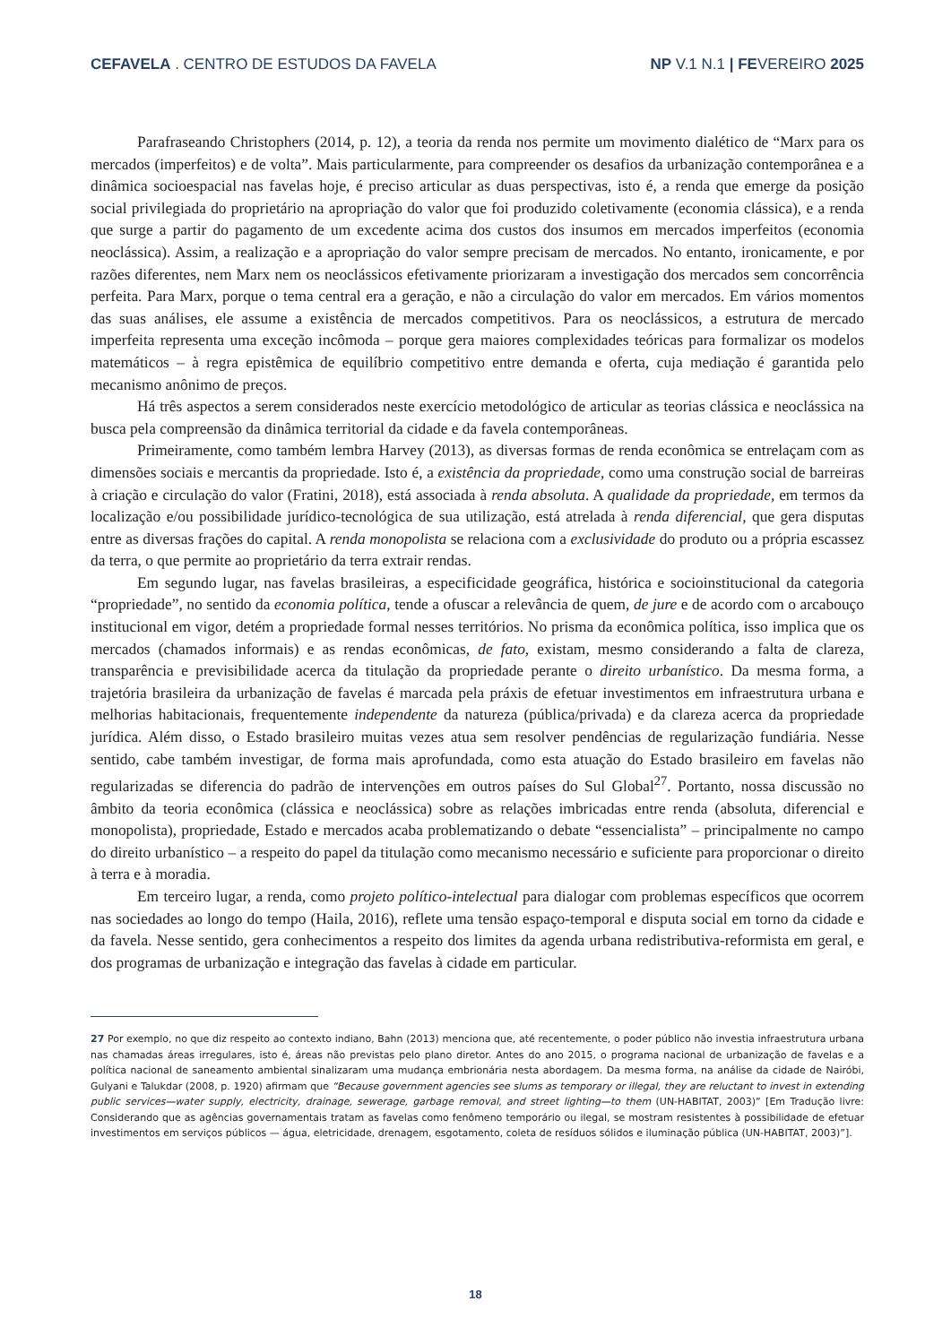CEFAVELA . CENTRO DE ESTUDOS DA FAVELA NP V.1 N.1 | FEVEREIRO 2025
Parafraseando Christophers (2014, p. 12), a teoria da renda nos permite um movimento dialético de “Marx para os mercados (imperfeitos) e de volta”. Mais particularmente, para compreender os desafios da urbanização contemporânea e a dinâmica socioespacial nas favelas hoje, é preciso articular as duas perspectivas, isto é, a renda que emerge da posição social privilegiada do proprietário na apropriação do valor que foi produzido coletivamente (economia clássica), e a renda que surge a partir do pagamento de um excedente acima dos custos dos insumos em mercados imperfeitos (economia neoclássica). Assim, a realização e a apropriação do valor sempre precisam de mercados. No entanto, ironicamente, e por razões diferentes, nem Marx nem os neoclássicos efetivamente priorizaram a investigação dos mercados sem concorrência perfeita. Para Marx, porque o tema central era a geração, e não a circulação do valor em mercados. Em vários momentos das suas análises, ele assume a existência de mercados competitivos. Para os neoclássicos, a estrutura de mercado imperfeita representa uma exceção incômoda – porque gera maiores complexidades teóricas para formalizar os modelos matemáticos – à regra epistêmica de equilíbrio competitivo entre demanda e oferta, cuja mediação é garantida pelo mecanismo anônimo de preços.
Há três aspectos a serem considerados neste exercício metodológico de articular as teorias clássica e neoclássica na busca pela compreensão da dinâmica territorial da cidade e da favela contemporâneas.
Primeiramente, como também lembra Harvey (2013), as diversas formas de renda econômica se entrelaçam com as dimensões sociais e mercantis da propriedade. Isto é, a existência da propriedade, como uma construção social de barreiras à criação e circulação do valor (Fratini, 2018), está associada à renda absoluta. A qualidade da propriedade, em termos da localização e/ou possibilidade jurídico-tecnológica de sua utilização, está atrelada à renda diferencial, que gera disputas entre as diversas frações do capital. A renda monopolista se relaciona com a exclusividade do produto ou a própria escassez da terra, o que permite ao proprietário da terra extrair rendas.
Em segundo lugar, nas favelas brasileiras, a especificidade geográfica, histórica e socioinstitucional da categoria “propriedade”, no sentido da economia política, tende a ofuscar a relevância de quem, de jure e de acordo com o arcabouço institucional em vigor, detém a propriedade formal nesses territórios. No prisma da econômica política, isso implica que os mercados (chamados informais) e as rendas econômicas, de fato, existam, mesmo considerando a falta de clareza, transparência e previsibilidade acerca da titulação da propriedade perante o direito urbanístico. Da mesma forma, a trajetória brasileira da urbanização de favelas é marcada pela práxis de efetuar investimentos em infraestrutura urbana e melhorias habitacionais, frequentemente independente da natureza (pública/privada) e da clareza acerca da propriedade jurídica. Além disso, o Estado brasileiro muitas vezes atua sem resolver pendências de regularização fundiária. Nesse sentido, cabe também investigar, de forma mais aprofundada, como esta atuação do Estado brasileiro em favelas não regularizadas se diferencia do padrão de intervenções em outros países do Sul Global<sup>27</sup>. Portanto, nossa discussão no âmbito da teoria econômica (clássica e neoclássica) sobre as relações imbricadas entre renda (absoluta, diferencial e monopolista), propriedade, Estado e mercados acaba problematizando o debate “essencialista” – principalmente no campo do direito urbanístico – a respeito do papel da titulação como mecanismo necessário e suficiente para proporcionar o direito à terra e à moradia.
Em terceiro lugar, a renda, como projeto político-intelectual para dialogar com problemas específicos que ocorrem nas sociedades ao longo do tempo (Haila, 2016), reflete uma tensão espaço-temporal e disputa social em torno da cidade e da favela. Nesse sentido, gera conhecimentos a respeito dos limites da agenda urbana redistributiva-reformista em geral, e dos programas de urbanização e integração das favelas à cidade em particular.
27 Por exemplo, no que diz respeito ao contexto indiano, Bahn (2013) menciona que, até recentemente, o poder público não investia infraestrutura urbana nas chamadas áreas irregulares, isto é, áreas não previstas pelo plano diretor. Antes do ano 2015, o programa nacional de urbanização de favelas e a política nacional de saneamento ambiental sinalizaram uma mudança embrionária nesta abordagem. Da mesma forma, na análise da cidade de Nairóbi, Gulyani e Talukdar (2008, p. 1920) afirmam que “Because government agencies see slums as temporary or illegal, they are reluctant to invest in extending public services—water supply, electricity, drainage, sewerage, garbage removal, and street lighting—to them (UN-HABITAT, 2003)” [Em Tradução livre: Considerando que as agências governamentais tratam as favelas como fenômeno temporário ou ilegal, se mostram resistentes à possibilidade de efetuar investimentos em serviços públicos — água, eletricidade, drenagem, esgotamento, coleta de resíduos sólidos e iluminação pública (UN-HABITAT, 2003)”].
18